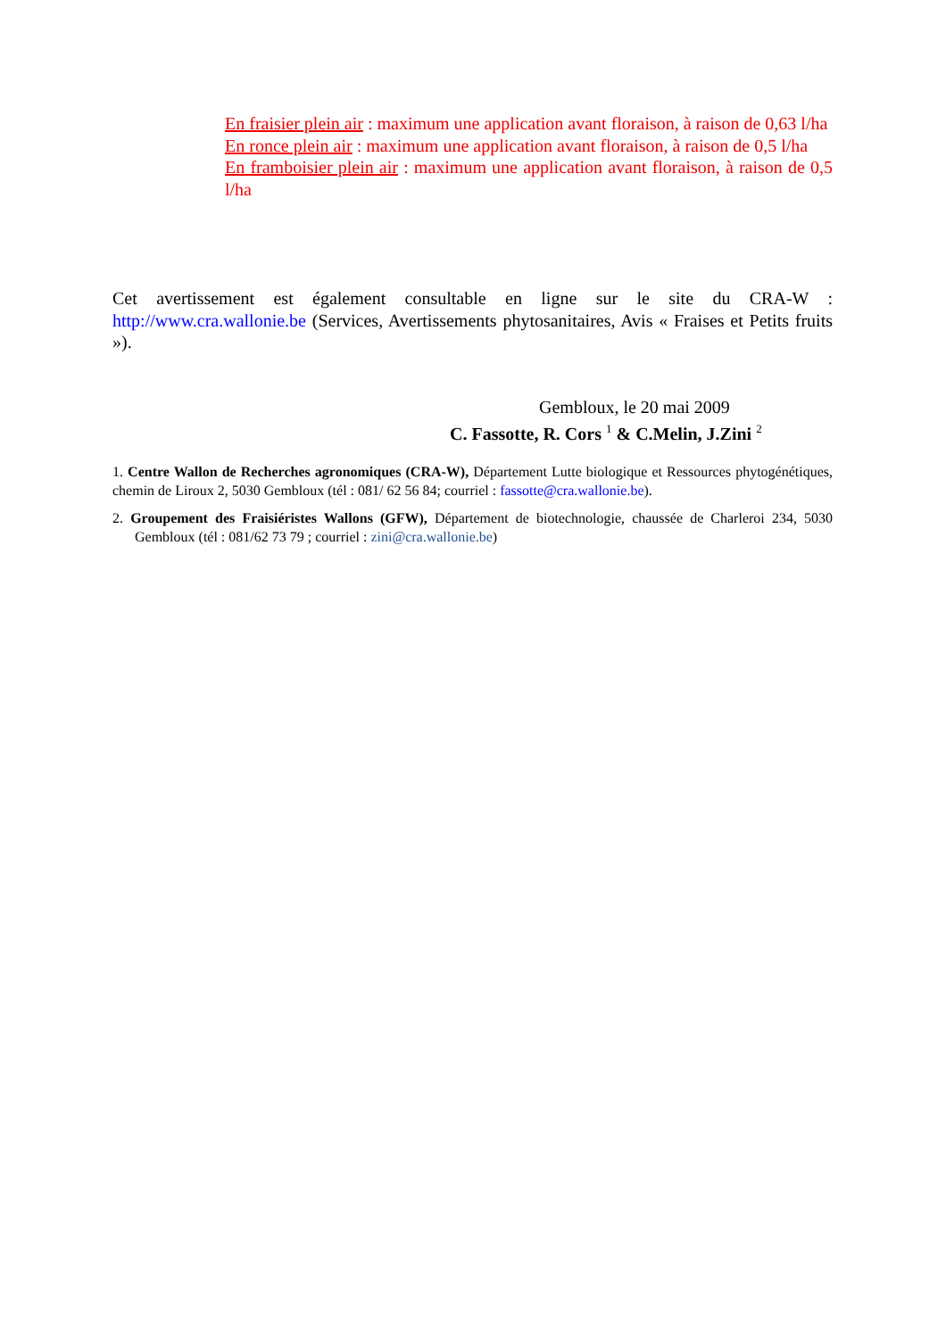En fraisier plein air : maximum une application avant floraison, à raison de 0,63 l/ha
En ronce plein air : maximum une application avant floraison, à raison de 0,5 l/ha
En framboisier plein air : maximum une application avant floraison, à raison de 0,5 l/ha
Cet avertissement est également consultable en ligne sur le site du CRA-W : http://www.cra.wallonie.be (Services, Avertissements phytosanitaires, Avis « Fraises et Petits fruits »).
Gembloux, le 20 mai 2009
C. Fassotte, R. Cors <sup>1</sup> & C.Melin, J.Zini <sup>2</sup>
1. Centre Wallon de Recherches agronomiques (CRA-W), Département Lutte biologique et Ressources phytogénétiques, chemin de Liroux 2, 5030 Gembloux (tél : 081/ 62 56 84; courriel : fassotte@cra.wallonie.be).
2. Groupement des Fraisiéristes Wallons (GFW), Département de biotechnologie, chaussée de Charleroi 234, 5030 Gembloux (tél : 081/62 73 79 ; courriel : zini@cra.wallonie.be)